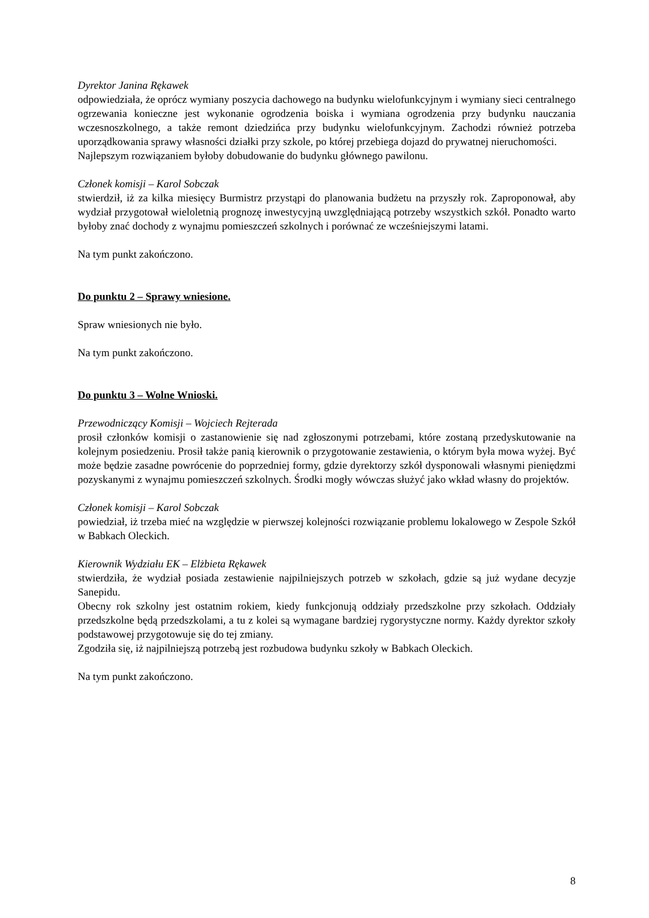Dyrektor Janina Rękawek
odpowiedziała, że oprócz wymiany poszycia dachowego na budynku wielofunkcyjnym i wymiany sieci centralnego ogrzewania konieczne jest wykonanie ogrodzenia boiska i wymiana ogrodzenia przy budynku nauczania wczesnoszkolnego, a także remont dziedzińca przy budynku wielofunkcyjnym. Zachodzi również potrzeba uporządkowania sprawy własności działki przy szkole, po której przebiega dojazd do prywatnej nieruchomości.
Najlepszym rozwiązaniem byłoby dobudowanie do budynku głównego pawilonu.
Członek komisji – Karol Sobczak
stwierdził, iż za kilka miesięcy Burmistrz przystąpi do planowania budżetu na przyszły rok. Zaproponował, aby wydział przygotował wieloletnią prognozę inwestycyjną uwzględniającą potrzeby wszystkich szkół. Ponadto warto byłoby znać dochody z wynajmu pomieszczeń szkolnych i porównać ze wcześniejszymi latami.
Na tym punkt zakończono.
Do punktu 2 – Sprawy wniesione.
Spraw wniesionych nie było.
Na tym punkt zakończono.
Do punktu 3 – Wolne Wnioski.
Przewodniczący Komisji – Wojciech Rejterada
prosił członków komisji o zastanowienie się nad zgłoszonymi potrzebami, które zostaną przedyskutowanie na kolejnym posiedzeniu. Prosił także panią kierownik o przygotowanie zestawienia, o którym była mowa wyżej. Być może będzie zasadne powrócenie do poprzedniej formy, gdzie dyrektorzy szkół dysponowali własnymi pieniędzmi pozyskanymi z wynajmu pomieszczeń szkolnych. Środki mogły wówczas służyć jako wkład własny do projektów.
Członek komisji – Karol Sobczak
powiedział, iż trzeba mieć na względzie w pierwszej kolejności rozwiązanie problemu lokalowego w Zespole Szkół w Babkach Oleckich.
Kierownik Wydziału EK – Elżbieta Rękawek
stwierdziła, że wydział posiada zestawienie najpilniejszych potrzeb w szkołach, gdzie są już wydane decyzje Sanepidu.
Obecny rok szkolny jest ostatnim rokiem, kiedy funkcjonują oddziały przedszkolne przy szkołach. Oddziały przedszkolne będą przedszkolami, a tu z kolei są wymagane bardziej rygorystyczne normy. Każdy dyrektor szkoły podstawowej przygotowuje się do tej zmiany.
Zgodziła się, iż najpilniejszą potrzebą jest rozbudowa budynku szkoły w Babkach Oleckich.
Na tym punkt zakończono.
8